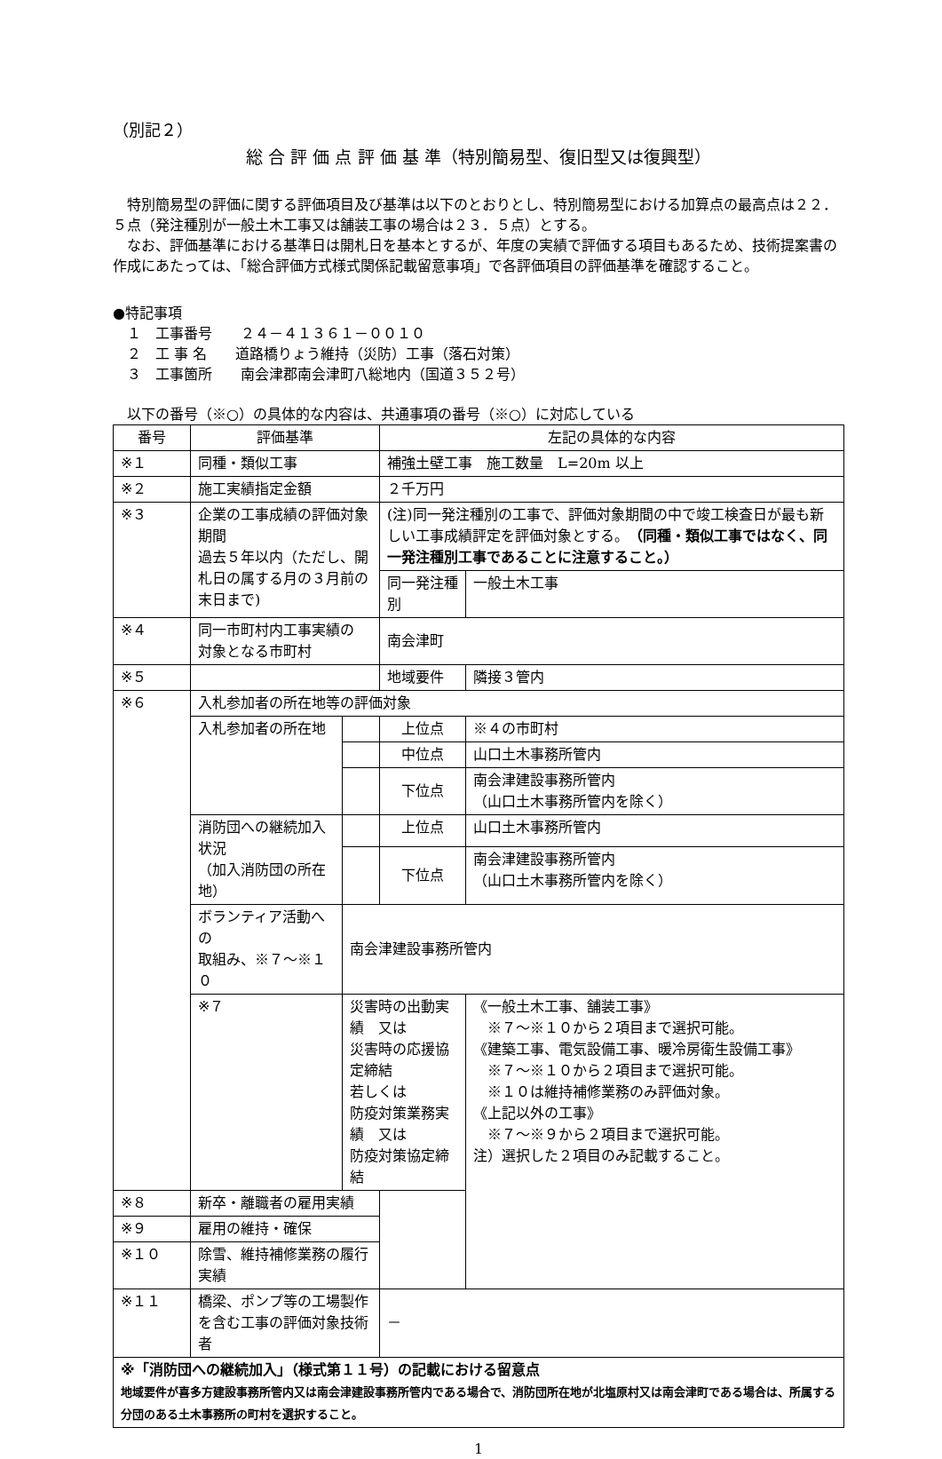（別記２）
総 合 評 価 点 評 価 基 準（特別簡易型、復旧型又は復興型）
　特別簡易型の評価に関する評価項目及び基準は以下のとおりとし、特別簡易型における加算点の最高点は２２．５点（発注種別が一般土木工事又は舗装工事の場合は２３．５点）とする。
　なお、評価基準における基準日は開札日を基本とするが、年度の実績で評価する項目もあるため、技術提案書の作成にあたっては、「総合評価方式様式関係記載留意事項」で各評価項目の評価基準を確認すること。
●特記事項
　１　工事番号　　２４－４１３６１－００１０
　２　工 事 名　　道路橋りょう維持（災防）工事（落石対策）
　３　工事箇所　　南会津郡南会津町八総地内（国道３５２号）
　以下の番号（※○）の具体的な内容は、共通事項の番号（※○）に対応している
| 番号 | 評価基準 | | 左記の具体的な内容 | |
| ※１ | 同種・類似工事 | | 補強土壁工事 施工数量 L=20m 以上 | |
| ※２ | 施工実績指定金額 | | ２千万円 | |
| ※３ | 企業の工事成績の評価対象期間 過去５年以内（ただし、開札日の属する月の３月前の末日まで) | | (注)同一発注種別の工事で、評価対象期間の中で竣工検査日が最も新しい工事成績評定を評価対象とする。 （同種・類似工事ではなく、同一発注種別工事であることに注意すること。） | |
| | | | 同一発注種別 | 一般土木工事 |
| ※４ | 同一市町村内工事実績の 対象となる市町村 | | 南会津町 | |
| ※５ | | | 地域要件 | 隣接３管内 |
| ※６ | 入札参加者の所在地等の評価対象 | | | |
| | 入札参加者の所在地 | | 上位点 | ※４の市町村 |
| | | | 中位点 | 山口土木事務所管内 |
| | | | 下位点 | 南会津建設事務所管内 （山口土木事務所管内を除く） |
| | 消防団への継続加入状況 （加入消防団の所在地） | | 上位点 | 山口土木事務所管内 |
| | | | 下位点 | 南会津建設事務所管内 （山口土木事務所管内を除く） |
| | ボランティア活動への 取組み、※７～※１０ | 南会津建設事務所管内 | | |
| | ※７ | 災害時の出動実績 又は 災害時の応援協定締結 若しくは 防疫対策業務実績 又は 防疫対策協定締結 | | 《一般土木工事、舗装工事》 ※７～※１０から２項目まで選択可能。 《建築工事、電気設備工事、暖冷房衛生設備工事》 ※７～※１０から２項目まで選択可能。 ※１０は維持補修業務のみ評価対象。 《上記以外の工事》 ※７～※９から２項目まで選択可能。 注）選択した２項目のみ記載すること。 |
| ※８ | 新卒・離職者の雇用実績 | | | |
| ※９ | 雇用の維持・確保 | | | |
| ※１０ | 除雪、維持補修業務の履行実績 | | | |
| ※１１ | 橋梁、ポンプ等の工場製作を含む工事の評価対象技術者 | | － | |
| ※「消防団への継続加入」（様式第１１号）の記載における留意点 地域要件が喜多方建設事務所管内又は南会津建設事務所管内である場合で、消防団所在地が北塩原村又は南会津町である場合は、所属する分団のある土木事務所の町村を選択すること。 | | | | |
1